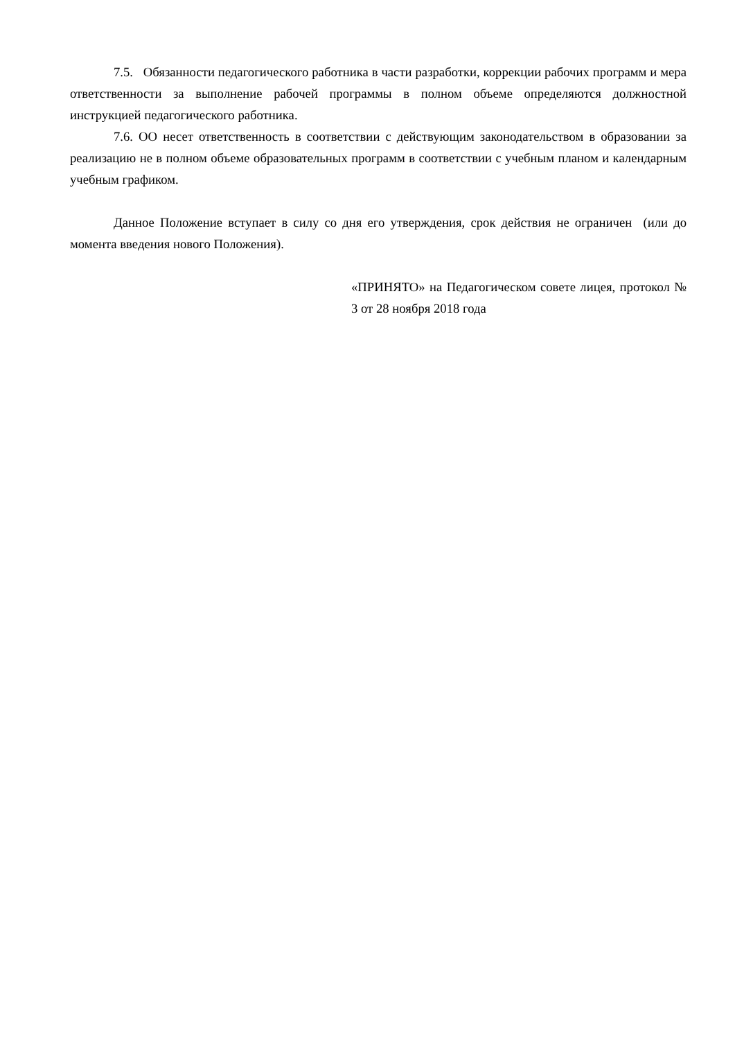7.5. Обязанности педагогического работника в части разработки, коррекции рабочих программ и мера ответственности за выполнение рабочей программы в полном объеме определяются должностной инструкцией педагогического работника.
7.6. ОО несет ответственность в соответствии с действующим законодательством в образовании за реализацию не в полном объеме образовательных программ в соответствии с учебным планом и календарным учебным графиком.
Данное Положение вступает в силу со дня его утверждения, срок действия не ограничен (или до момента введения нового Положения).
«ПРИНЯТО» на Педагогическом совете лицея, протокол № 3 от 28 ноября 2018 года